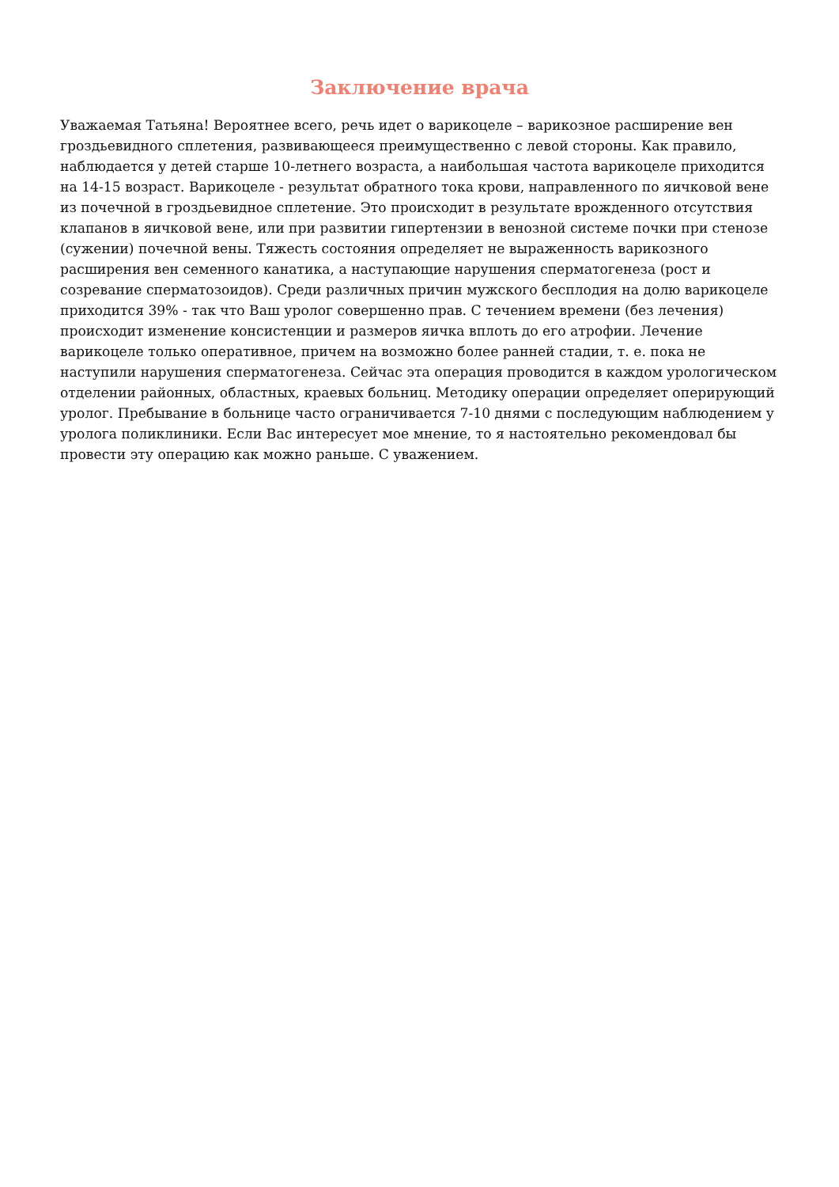Заключение врача
Уважаемая Татьяна! Вероятнее всего, речь идет о варикоцеле – варикозное расширение вен гроздьевидного сплетения, развивающееся преимущественно с левой стороны. Как правило, наблюдается у детей старше 10-летнего возраста, а наибольшая частота варикоцеле приходится на 14-15 возраст. Варикоцеле - результат обратного тока крови, направленного по яичковой вене из почечной в гроздьевидное сплетение. Это происходит в результате врожденного отсутствия клапанов в яичковой вене, или при развитии гипертензии в венозной системе почки при стенозе (сужении) почечной вены. Тяжесть состояния определяет не выраженность варикозного расширения вен семенного канатика, а наступающие нарушения сперматогенеза (рост и созревание сперматозоидов). Среди различных причин мужского бесплодия на долю варикоцеле приходится 39% - так что Ваш уролог совершенно прав. С течением времени (без лечения) происходит изменение консистенции и размеров яичка вплоть до его атрофии. Лечение варикоцеле только оперативное, причем на возможно более ранней стадии, т. е. пока не наступили нарушения сперматогенеза. Сейчас эта операция проводится в каждом урологическом отделении районных, областных, краевых больниц. Методику операции определяет оперирующий уролог. Пребывание в больнице часто ограничивается 7-10 днями с последующим наблюдением у уролога поликлиники. Если Вас интересует мое мнение, то я настоятельно рекомендовал бы провести эту операцию как можно раньше. С уважением.